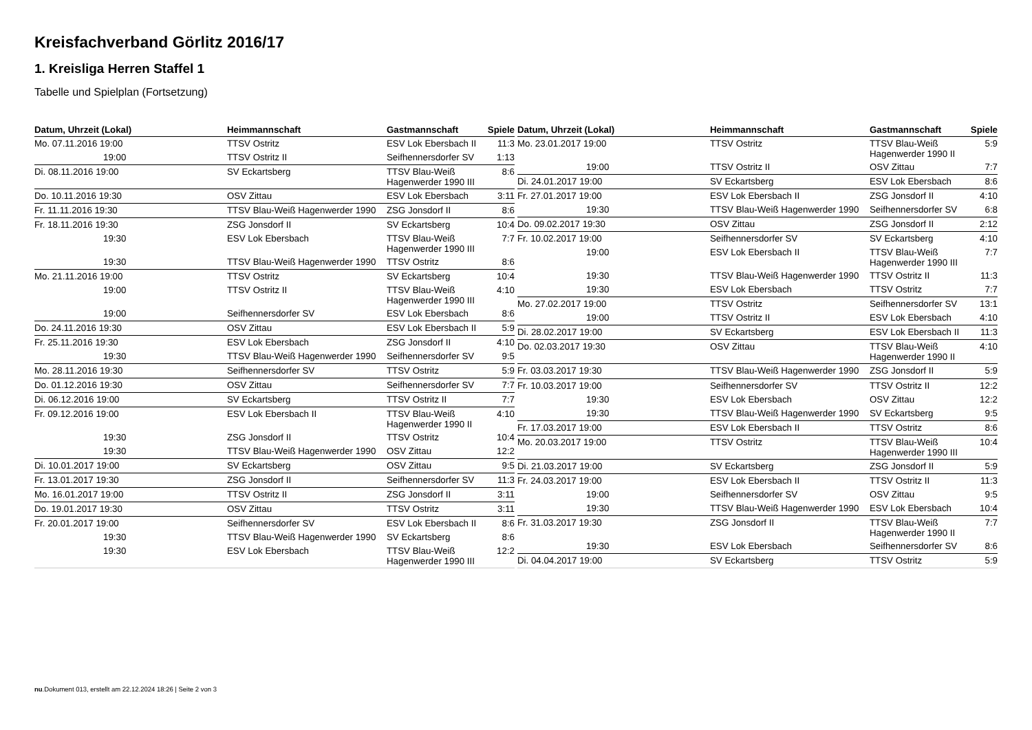Kreisfachverband Görlitz 2016/17
1. Kreisliga Herren Staffel 1
Tabelle und Spielplan (Fortsetzung)
| Datum, Uhrzeit (Lokal) | Heimmannschaft | Gastmannschaft | Spiele |
| --- | --- | --- | --- |
| Mo. 07.11.2016 19:00 | TTSV Ostritz | ESV Lok Ebersbach II | 11:3 |
| 19:00 | TTSV Ostritz II | Seifhennersdorfer SV | 1:13 |
| Di. 08.11.2016 19:00 | SV Eckartsberg | TTSV Blau-Weiß Hagenwerder 1990 III | 8:6 |
| Do. 10.11.2016 19:30 | OSV Zittau | ESV Lok Ebersbach | 3:11 |
| Fr. 11.11.2016 19:30 | TTSV Blau-Weiß Hagenwerder 1990 | ZSG Jonsdorf II | 8:6 |
| Fr. 18.11.2016 19:30 | ZSG Jonsdorf II | SV Eckartsberg | 10:4 |
| 19:30 | ESV Lok Ebersbach | TTSV Blau-Weiß Hagenwerder 1990 III | 7:7 |
| 19:30 | TTSV Blau-Weiß Hagenwerder 1990 | TTSV Ostritz | 8:6 |
| Mo. 21.11.2016 19:00 | TTSV Ostritz | SV Eckartsberg | 10:4 |
| 19:00 | TTSV Ostritz II | TTSV Blau-Weiß Hagenwerder 1990 III | 4:10 |
| 19:00 | Seifhennersdorfer SV | ESV Lok Ebersbach | 8:6 |
| Do. 24.11.2016 19:30 | OSV Zittau | ESV Lok Ebersbach II | 5:9 |
| Fr. 25.11.2016 19:30 | ESV Lok Ebersbach | ZSG Jonsdorf II | 4:10 |
| 19:30 | TTSV Blau-Weiß Hagenwerder 1990 | Seifhennersdorfer SV | 9:5 |
| Mo. 28.11.2016 19:30 | Seifhennersdorfer SV | TTSV Ostritz | 5:9 |
| Do. 01.12.2016 19:30 | OSV Zittau | Seifhennersdorfer SV | 7:7 |
| Di. 06.12.2016 19:00 | SV Eckartsberg | TTSV Ostritz II | 7:7 |
| Fr. 09.12.2016 19:00 | ESV Lok Ebersbach II | TTSV Blau-Weiß Hagenwerder 1990 II | 4:10 |
| 19:30 | ZSG Jonsdorf II | TTSV Ostritz | 10:4 |
| 19:30 | TTSV Blau-Weiß Hagenwerder 1990 | OSV Zittau | 12:2 |
| Di. 10.01.2017 19:00 | SV Eckartsberg | OSV Zittau | 9:5 |
| Fr. 13.01.2017 19:30 | ZSG Jonsdorf II | Seifhennersdorfer SV | 11:3 |
| Mo. 16.01.2017 19:00 | TTSV Ostritz II | ZSG Jonsdorf II | 3:11 |
| Do. 19.01.2017 19:30 | OSV Zittau | TTSV Ostritz | 3:11 |
| Fr. 20.01.2017 19:00 | Seifhennersdorfer SV | ESV Lok Ebersbach II | 8:6 |
| 19:30 | TTSV Blau-Weiß Hagenwerder 1990 | SV Eckartsberg | 8:6 |
| 19:30 | ESV Lok Ebersbach | TTSV Blau-Weiß Hagenwerder 1990 III | 12:2 |
| Datum, Uhrzeit (Lokal) | Heimmannschaft | Gastmannschaft | Spiele |
| --- | --- | --- | --- |
| Mo. 23.01.2017 19:00 | TTSV Ostritz | TTSV Blau-Weiß Hagenwerder 1990 II | 5:9 |
| 19:00 | TTSV Ostritz II | OSV Zittau | 7:7 |
| Di. 24.01.2017 19:00 | SV Eckartsberg | ESV Lok Ebersbach | 8:6 |
| Fr. 27.01.2017 19:00 | ESV Lok Ebersbach II | ZSG Jonsdorf II | 4:10 |
| 19:30 | TTSV Blau-Weiß Hagenwerder 1990 | Seifhennersdorfer SV | 6:8 |
| Do. 09.02.2017 19:30 | OSV Zittau | ZSG Jonsdorf II | 2:12 |
| Fr. 10.02.2017 19:00 | Seifhennersdorfer SV | SV Eckartsberg | 4:10 |
| 19:00 | ESV Lok Ebersbach II | TTSV Blau-Weiß Hagenwerder 1990 III | 7:7 |
| 19:30 | TTSV Blau-Weiß Hagenwerder 1990 | TTSV Ostritz II | 11:3 |
| 19:30 | ESV Lok Ebersbach | TTSV Ostritz | 7:7 |
| Mo. 27.02.2017 19:00 | TTSV Ostritz | Seifhennersdorfer SV | 13:1 |
| 19:00 | TTSV Ostritz II | ESV Lok Ebersbach | 4:10 |
| Di. 28.02.2017 19:00 | SV Eckartsberg | ESV Lok Ebersbach II | 11:3 |
| Do. 02.03.2017 19:30 | OSV Zittau | TTSV Blau-Weiß Hagenwerder 1990 II | 4:10 |
| Fr. 03.03.2017 19:30 | TTSV Blau-Weiß Hagenwerder 1990 | ZSG Jonsdorf II | 5:9 |
| Fr. 10.03.2017 19:00 | Seifhennersdorfer SV | TTSV Ostritz II | 12:2 |
| 19:30 | ESV Lok Ebersbach | OSV Zittau | 12:2 |
| 19:30 | TTSV Blau-Weiß Hagenwerder 1990 | SV Eckartsberg | 9:5 |
| Fr. 17.03.2017 19:00 | ESV Lok Ebersbach II | TTSV Ostritz | 8:6 |
| Mo. 20.03.2017 19:00 | TTSV Ostritz | TTSV Blau-Weiß Hagenwerder 1990 III | 10:4 |
| Di. 21.03.2017 19:00 | SV Eckartsberg | ZSG Jonsdorf II | 5:9 |
| Fr. 24.03.2017 19:00 | ESV Lok Ebersbach II | TTSV Ostritz II | 11:3 |
| 19:00 | Seifhennersdorfer SV | OSV Zittau | 9:5 |
| 19:30 | TTSV Blau-Weiß Hagenwerder 1990 | ESV Lok Ebersbach | 10:4 |
| Fr. 31.03.2017 19:30 | ZSG Jonsdorf II | TTSV Blau-Weiß Hagenwerder 1990 II | 7:7 |
| 19:30 | ESV Lok Ebersbach | Seifhennersdorfer SV | 8:6 |
| Di. 04.04.2017 19:00 | SV Eckartsberg | TTSV Ostritz | 5:9 |
nu.Dokument 013, erstellt am 22.12.2024 18:26 | Seite 2 von 3